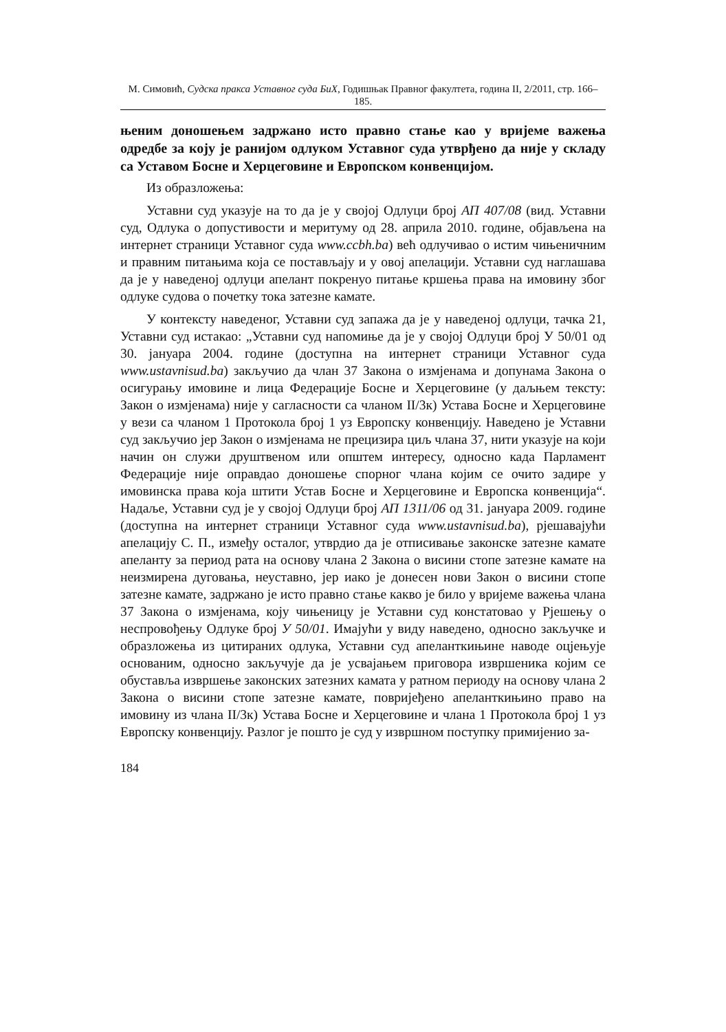М. Симовић, Судска пракса Уставног суда БиХ, Годишњак Правног факултета, година II, 2/2011, стр. 166–185.
њеним доношењем задржано исто правно стање као у вријеме важења одредбе за коју је ранијом одлуком Уставног суда утврђено да није у складу са Уставом Босне и Херцеговине и Европском конвенцијом.
Из образложења:
Уставни суд указује на то да је у својој Одлуци број АП 407/08 (вид. Уставни суд, Одлука о допустивости и меритуму од 28. априла 2010. године, објављена на интернет страници Уставног суда www.ccbh.ba) већ одлучивао о истим чињеничним и правним питањима која се постављају и у овој апелацији. Уставни суд наглашава да је у наведеној одлуци апелант покренуо питање кршења права на имовину због одлуке судова о почетку тока затезне камате.
У контексту наведеног, Уставни суд запажа да је у наведеној одлуци, тачка 21, Уставни суд истакао: „Уставни суд напомиње да је у својој Одлуци број У 50/01 од 30. јануара 2004. године (доступна на интернет страници Уставног суда www.ustavnisud.ba) закључио да члан 37 Закона о измјенама и допунама Закона о осигурању имовине и лица Федерације Босне и Херцеговине (у даљњем тексту: Закон о измјенама) није у сагласности са чланом II/3к) Устава Босне и Херцеговине у вези са чланом 1 Протокола број 1 уз Европску конвенцију. Наведено је Уставни суд закључио јер Закон о измјенама не прецизира циљ члана 37, нити указује на који начин он служи друштвеном или општем интересу, односно када Парламент Федерације није оправдао доношење спорног члана којим се очито задире у имовинска права која штити Устав Босне и Херцеговине и Европска конвенција“. Надаље, Уставни суд је у својој Одлуци број АП 1311/06 од 31. јануара 2009. године (доступна на интернет страници Уставног суда www.ustavnisud.ba), рјешавајући апелацију С. П., између осталог, утврдио да је отписивање законске затезне камате апеланту за период рата на основу члана 2 Закона о висини стопе затезне камате на неизмирена дуговања, неуставно, јер иако је донесен нови Закон о висини стопе затезне камате, задржано је исто правно стање какво је било у вријеме важења члана 37 Закона о измјенама, коју чињеницу је Уставни суд констатовао у Рјешењу о неспровођењу Одлуке број У 50/01. Имајући у виду наведено, односно закључке и образложења из цитираних одлука, Уставни суд апеланткињине наводе оцјењује основаним, односно закључује да је усвајањем приговора извршеника којим се обуставља извршење законских затезних камата у ратном периоду на основу члана 2 Закона о висини стопе затезне камате, повријеђено апеланткињино право на имовину из члана II/3к) Устава Босне и Херцеговине и члана 1 Протокола број 1 уз Европску конвенцију. Разлог је пошто је суд у извршном поступку примијенио за-
184